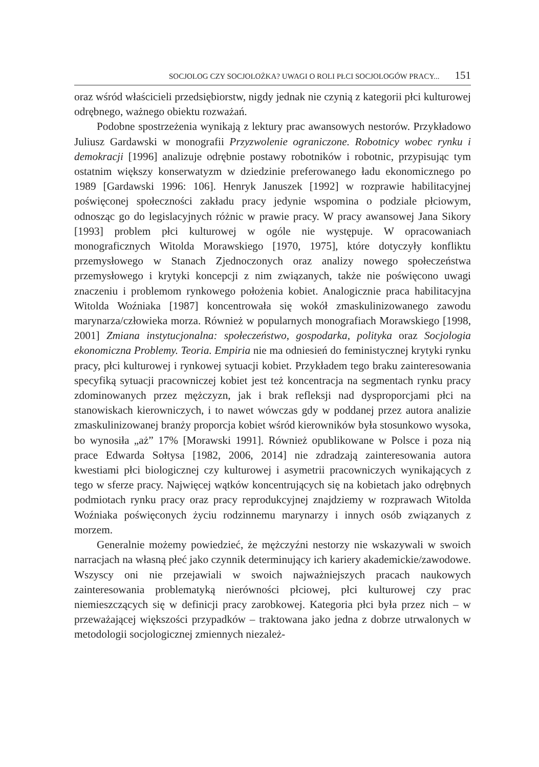SOCJOLOG CZY SOCJOLOŻKA? UWAGI O ROLI PŁCI SOCJOLOGÓW PRACY... 151
oraz wśród właścicieli przedsiębiorstw, nigdy jednak nie czynią z kategorii płci kulturowej odrębnego, ważnego obiektu rozważań.
Podobne spostrzeżenia wynikają z lektury prac awansowych nestorów. Przykładowo Juliusz Gardawski w monografii Przyzwolenie ograniczone. Robotnicy wobec rynku i demokracji [1996] analizuje odrębnie postawy robotników i robotnic, przypisując tym ostatnim większy konserwatyzm w dziedzinie preferowanego ładu ekonomicznego po 1989 [Gardawski 1996: 106]. Henryk Januszek [1992] w rozprawie habilitacyjnej poświęconej społeczności zakładu pracy jedynie wspomina o podziale płciowym, odnosząc go do legislacyjnych różnic w prawie pracy. W pracy awansowej Jana Sikory [1993] problem płci kulturowej w ogóle nie występuje. W opracowaniach monograficznych Witolda Morawskiego [1970, 1975], które dotyczyły konfliktu przemysłowego w Stanach Zjednoczonych oraz analizy nowego społeczeństwa przemysłowego i krytyki koncepcji z nim związanych, także nie poświęcono uwagi znaczeniu i problemom rynkowego położenia kobiet. Analogicznie praca habilitacyjna Witolda Woźniaka [1987] koncentrowała się wokół zmaskulinizowanego zawodu marynarza/człowieka morza. Również w popularnych monografiach Morawskiego [1998, 2001] Zmiana instytucjonalna: społeczeństwo, gospodarka, polityka oraz Socjologia ekonomiczna Problemy. Teoria. Empiria nie ma odniesień do feministycznej krytyki rynku pracy, płci kulturowej i rynkowej sytuacji kobiet. Przykładem tego braku zainteresowania specyfiką sytuacji pracowniczej kobiet jest też koncentracja na segmentach rynku pracy zdominowanych przez mężczyzn, jak i brak refleksji nad dysproporcjami płci na stanowiskach kierowniczych, i to nawet wówczas gdy w poddanej przez autora analizie zmaskulinizowanej branży proporcja kobiet wśród kierowników była stosunkowo wysoka, bo wynosiła „aż” 17% [Morawski 1991]. Również opublikowane w Polsce i poza nią prace Edwarda Sołtysa [1982, 2006, 2014] nie zdradzają zainteresowania autora kwestiami płci biologicznej czy kulturowej i asymetrii pracowniczych wynikających z tego w sferze pracy. Najwięcej wątków koncentrujących się na kobietach jako odrębnych podmiotach rynku pracy oraz pracy reprodukcyjnej znajdziemy w rozprawach Witolda Woźniaka poświęconych życiu rodzinnemu marynarzy i innych osób związanych z morzem.
Generalnie możemy powiedzieć, że mężczyźni nestorzy nie wskazywali w swoich narracjach na własną płeć jako czynnik determinujący ich kariery akademickie/zawodowe. Wszyscy oni nie przejawiali w swoich najważniejszych pracach naukowych zainteresowania problematyką nierówności płciowej, płci kulturowej czy prac niemieszczących się w definicji pracy zarobkowej. Kategoria płci była przez nich – w przeważającej większości przypadków – traktowana jako jedna z dobrze utrwalonych w metodologii socjologicznej zmiennych niezależ-